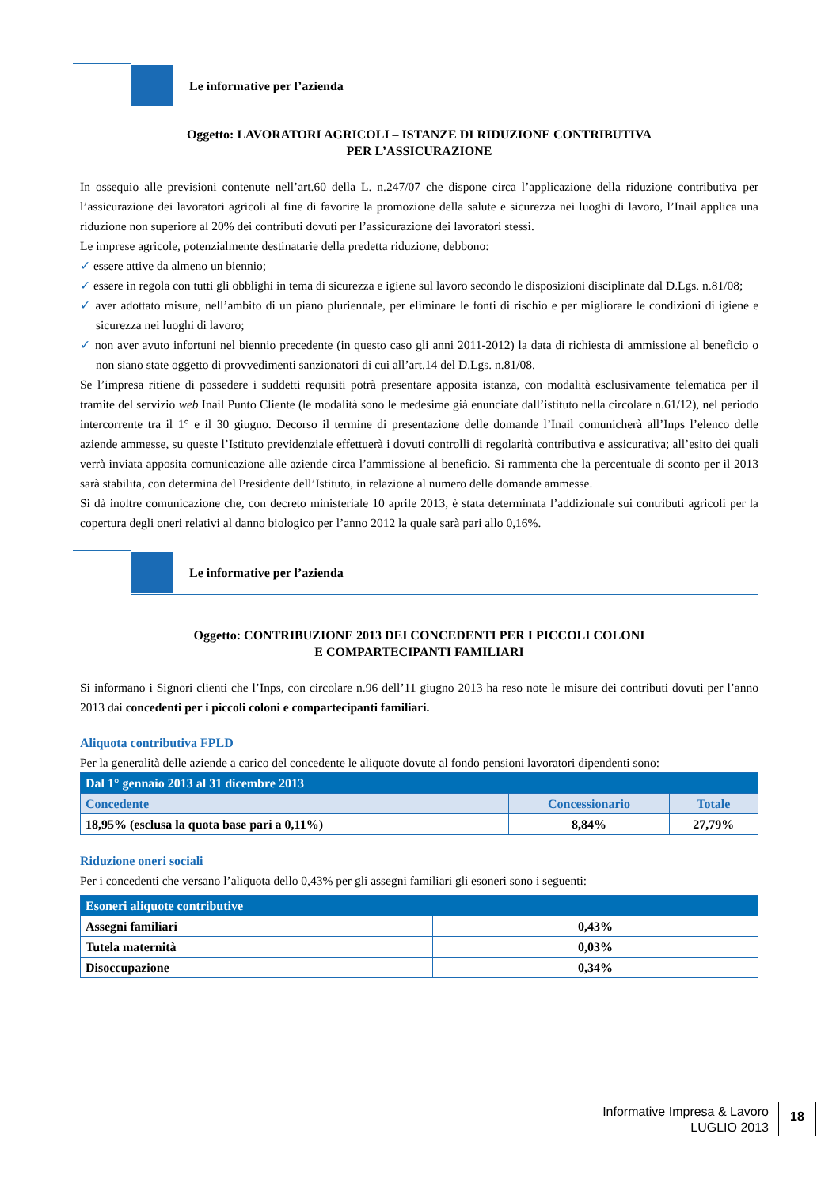Le informative per l’azienda
Oggetto: LAVORATORI AGRICOLI – ISTANZE DI RIDUZIONE CONTRIBUTIVA
PER L’ASSICURAZIONE
In ossequio alle previsioni contenute nell’art.60 della L. n.247/07 che dispone circa l’applicazione della riduzione contributiva per l’assicurazione dei lavoratori agricoli al fine di favorire la promozione della salute e sicurezza nei luoghi di lavoro, l’Inail applica una riduzione non superiore al 20% dei contributi dovuti per l’assicurazione dei lavoratori stessi.
Le imprese agricole, potenzialmente destinatarie della predetta riduzione, debbono:
✓ essere attive da almeno un biennio;
✓ essere in regola con tutti gli obblighi in tema di sicurezza e igiene sul lavoro secondo le disposizioni disciplinate dal D.Lgs. n.81/08;
✓ aver adottato misure, nell’ambito di un piano pluriennale, per eliminare le fonti di rischio e per migliorare le condizioni di igiene e sicurezza nei luoghi di lavoro;
✓ non aver avuto infortuni nel biennio precedente (in questo caso gli anni 2011-2012) la data di richiesta di ammissione al beneficio o non siano state oggetto di provvedimenti sanzionatori di cui all’art.14 del D.Lgs. n.81/08.
Se l’impresa ritiene di possedere i suddetti requisiti potrà presentare apposita istanza, con modalità esclusivamente telematica per il tramite del servizio web Inail Punto Cliente (le modalità sono le medesime già enunciate dall’istituto nella circolare n.61/12), nel periodo intercorrente tra il 1° e il 30 giugno. Decorso il termine di presentazione delle domande l’Inail comunicherà all’Inps l’elenco delle aziende ammesse, su queste l’Istituto previdenziale effettuerà i dovuti controlli di regolarità contributiva e assicurativa; all’esito dei quali verrà inviata apposita comunicazione alle aziende circa l’ammissione al beneficio. Si rammenta che la percentuale di sconto per il 2013 sarà stabilita, con determina del Presidente dell’Istituto, in relazione al numero delle domande ammesse.
Si dà inoltre comunicazione che, con decreto ministeriale 10 aprile 2013, è stata determinata l’addizionale sui contributi agricoli per la copertura degli oneri relativi al danno biologico per l’anno 2012 la quale sarà pari allo 0,16%.
Le informative per l’azienda
Oggetto: CONTRIBUZIONE 2013 DEI CONCEDENTI PER I PICCOLI COLONI
E COMPARTECIPANTI FAMILIARI
Si informano i Signori clienti che l’Inps, con circolare n.96 dell’11 giugno 2013 ha reso note le misure dei contributi dovuti per l’anno 2013 dai concedenti per i piccoli coloni e compartecipanti familiari.
Aliquota contributiva FPLD
Per la generalità delle aziende a carico del concedente le aliquote dovute al fondo pensioni lavoratori dipendenti sono:
| Dal 1° gennaio 2013 al 31 dicembre 2013 | | |
| Concedente | Concessionario | Totale |
| 18,95% (esclusa la quota base pari a 0,11%) | 8,84% | 27,79% |
Riduzione oneri sociali
Per i concedenti che versano l’aliquota dello 0,43% per gli assegni familiari gli esoneri sono i seguenti:
| Esoneri aliquote contributive | |
| Assegni familiari | 0,43% |
| Tutela maternità | 0,03% |
| Disoccupazione | 0,34% |
Informative Impresa & Lavoro
LUGLIO 2013
18